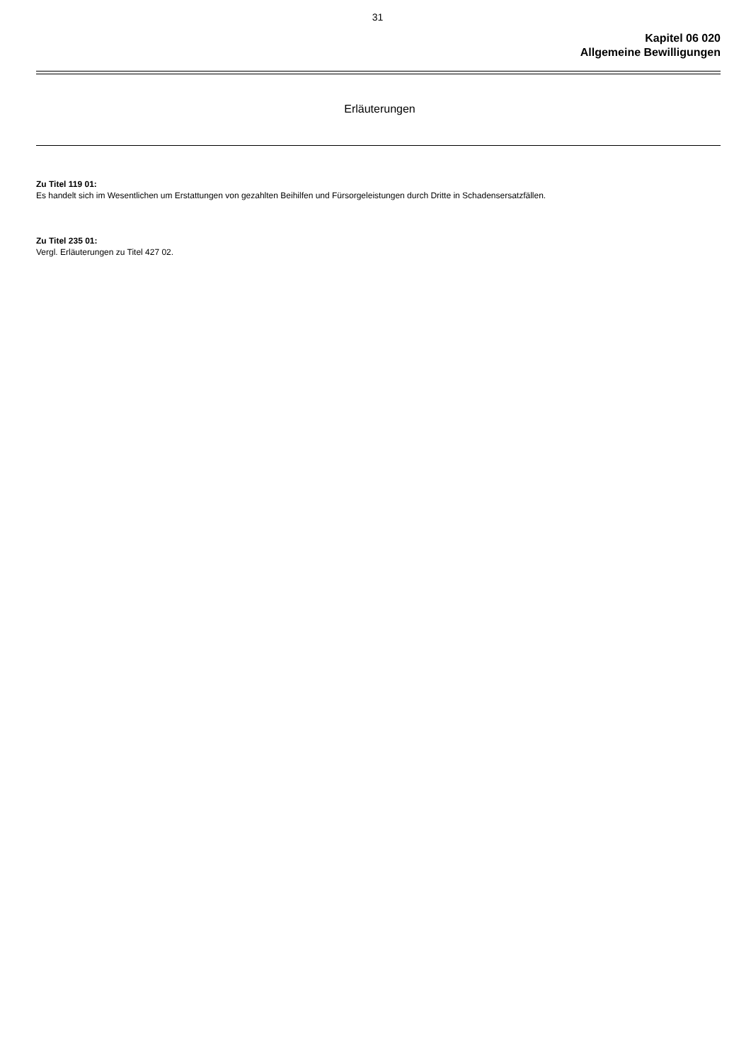31
Kapitel 06 020
Allgemeine Bewilligungen
Erläuterungen
Zu Titel 119 01:
Es handelt sich im Wesentlichen um Erstattungen von gezahlten Beihilfen und Fürsorgeleistungen durch Dritte in Schadensersatzfällen.
Zu Titel 235 01:
Vergl. Erläuterungen zu Titel 427 02.